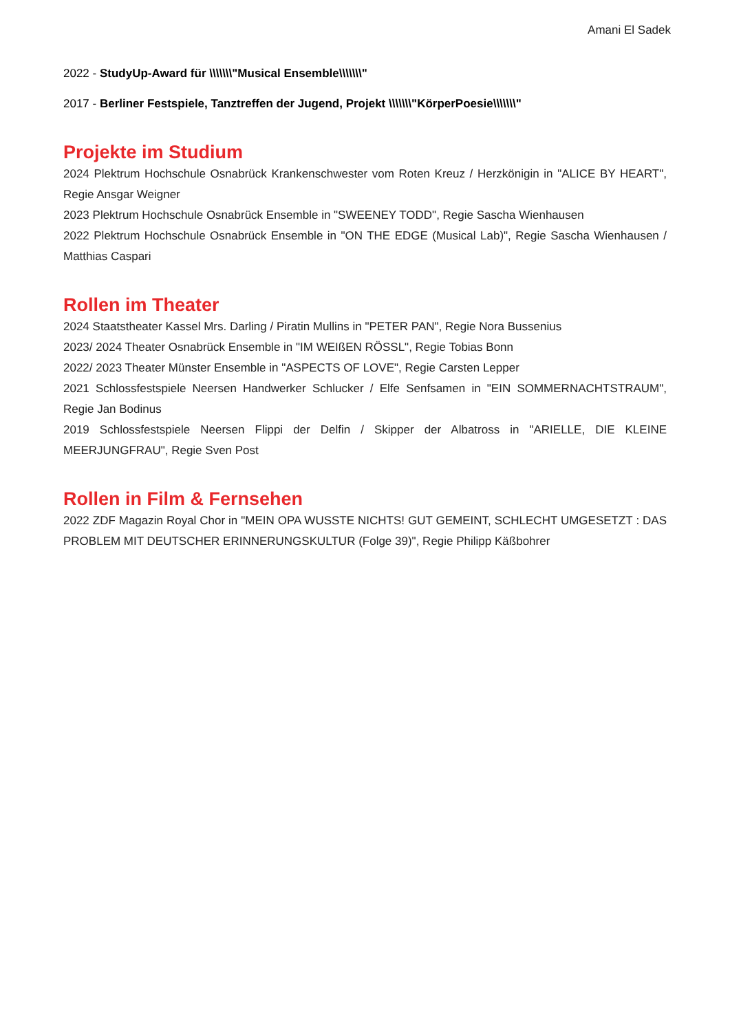Amani El Sadek
2022 - StudyUp-Award für \\\\\\\"Musical Ensemble\\\\\\\"
2017 - Berliner Festspiele, Tanztreffen der Jugend, Projekt \\\\\\\"KörperPoesie\\\\\\\"
Projekte im Studium
2024 Plektrum Hochschule Osnabrück Krankenschwester vom Roten Kreuz / Herzkönigin in "ALICE BY HEART", Regie Ansgar Weigner
2023 Plektrum Hochschule Osnabrück Ensemble in "SWEENEY TODD", Regie Sascha Wienhausen
2022 Plektrum Hochschule Osnabrück Ensemble in "ON THE EDGE (Musical Lab)", Regie Sascha Wienhausen / Matthias Caspari
Rollen im Theater
2024 Staatstheater Kassel Mrs. Darling / Piratin Mullins in "PETER PAN", Regie Nora Bussenius
2023/ 2024 Theater Osnabrück Ensemble in "IM WEIßEN RÖSSL", Regie Tobias Bonn
2022/ 2023 Theater Münster Ensemble in "ASPECTS OF LOVE", Regie Carsten Lepper
2021 Schlossfestspiele Neersen Handwerker Schlucker / Elfe Senfsamen in "EIN SOMMERNACHTSTRAUM", Regie Jan Bodinus
2019 Schlossfestspiele Neersen Flippi der Delfin / Skipper der Albatross in "ARIELLE, DIE KLEINE MEERJUNGFRAU", Regie Sven Post
Rollen in Film & Fernsehen
2022 ZDF Magazin Royal Chor in "MEIN OPA WUSSTE NICHTS! GUT GEMEINT, SCHLECHT UMGESETZT : DAS PROBLEM MIT DEUTSCHER ERINNERUNGSKULTUR (Folge 39)", Regie Philipp Käßbohrer